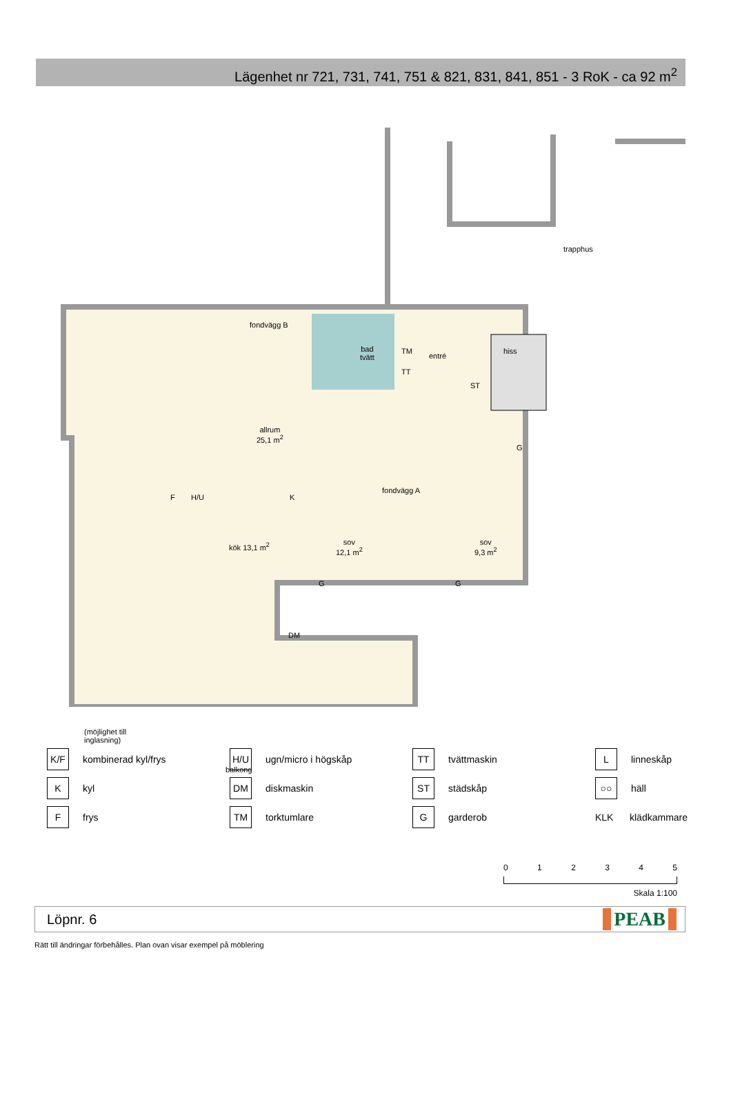Lägenhet nr 721, 731, 741, 751 & 821, 831, 841, 851 - 3 RoK - ca 92 m<sup>2</sup>
trapphus
fondvägg B
bad
tvätt
TM
TT
entré
hiss
ST
allrum
25,1 m<sup>2</sup>
G
F H/U K
fondvägg A
kök 13,1 m<sup>2</sup>
sov
12,1 m<sup>2</sup>
sov
9,3 m<sup>2</sup>
G G
DM
(möjlighet till
inglasning)
balkong
K/F kombinerad kyl/frys
H/U ugn/micro i högskåp
TT tvättmaskin
Llinneskåp
Kkyl
DM diskmaskin
ST städskåp
○○ häll
Ffrys
TM torktumlare
Ggarderob
KLK klädkammare
0 1 2 3 4 5
Skala 1:100
Löpnr. 6 PEAB
Rätt till ändringar förbehålles. Plan ovan visar exempel på möblering